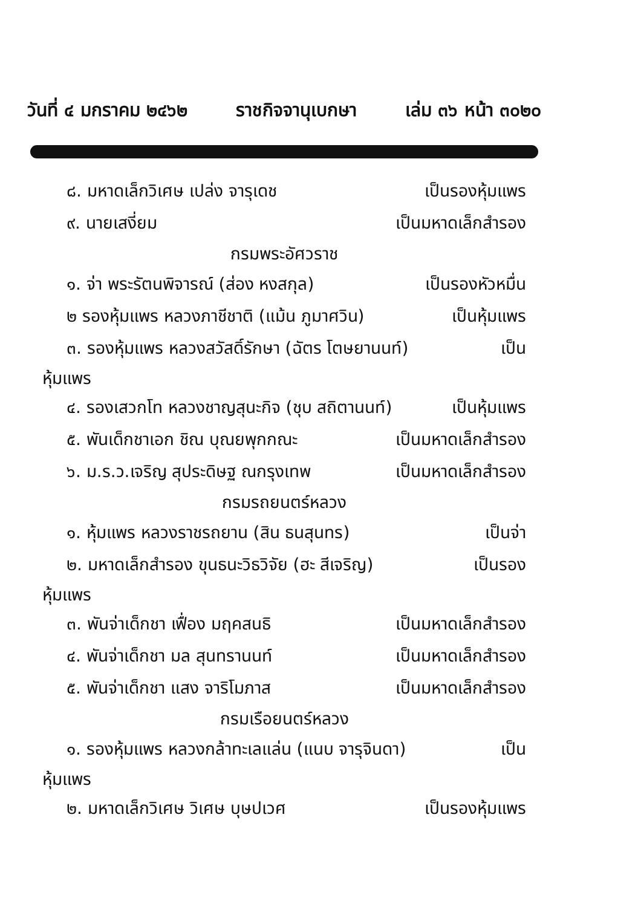วันที่ ๔ มกราคม ๒๔๖๒ ราชกิจจานุเบกษา เล่ม ๓๖ หน้า ๓๐๒๐
๘. มหาดเล็กวิเศษ เปล่ง จารุเดช เป็นรองหุ้มแพร
๙. นายเสงี่ยม เป็นมหาดเล็กสำรอง
กรมพระอัศวราช
๑. จ่า พระรัตนพิจารณ์ (ส่อง หงสกุล) เป็นรองหัวหมื่น
๒ รองหุ้มแพร หลวงภาชีชาติ (แม้น ภูมาศวิน) เป็นหุ้มแพร
๓. รองหุ้มแพร หลวงสวัสดิ์รักษา (ฉัตร โตษยานนท์) เป็น
หุ้มแพร
๔. รองเสวกโท หลวงชาญสุนะกิจ (ชุบ สถิตานนท์) เป็นหุ้มแพร
๕. พันเด็กชาเอก ชิณ บุณยพุกกณะ เป็นมหาดเล็กสำรอง
๖. ม.ร.ว.เจริญ สุประดิษฐ ณกรุงเทพ เป็นมหาดเล็กสำรอง
กรมรถยนตร์หลวง
๑. หุ้มแพร หลวงราชรถยาน (สิน ธนสุนทร) เป็นจ่า
๒. มหาดเล็กสำรอง ขุนธนะวิธวิจัย (ฮะ สีเจริญ) เป็นรอง
หุ้มแพร
๓. พันจ่าเด็กชา เฟื่อง มฤคสนธิ เป็นมหาดเล็กสำรอง
๔. พันจ่าเด็กชา มล สุนทรานนท์ เป็นมหาดเล็กสำรอง
๕. พันจ่าเด็กชา แสง จาริโมภาส เป็นมหาดเล็กสำรอง
กรมเรือยนตร์หลวง
๑. รองหุ้มแพร หลวงกล้าทะเลแล่น (แนบ จารุจินดา) เป็น
หุ้มแพร
๒. มหาดเล็กวิเศษ วิเศษ บุษปเวศ เป็นรองหุ้มแพร